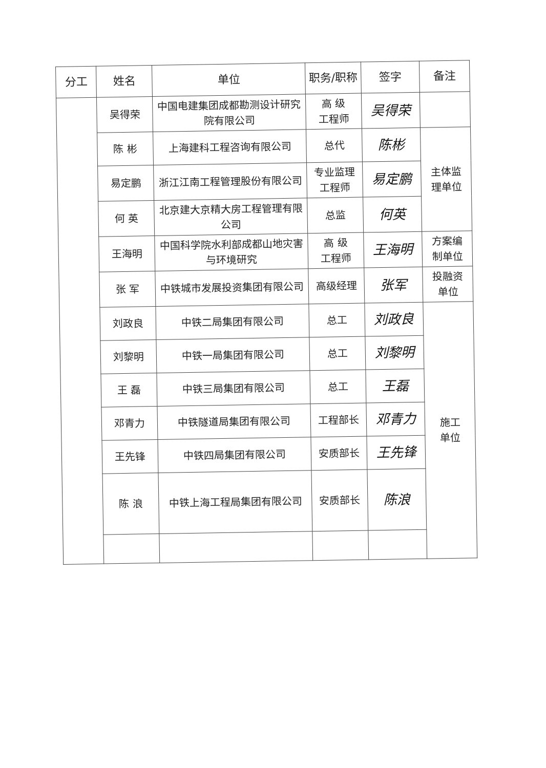| 分工 | 姓名 | 单位 | 职务/职称 | 签字 | 备注 | |
| --- | --- | --- | --- | --- | --- | --- |
| | 吴得荣 | 中国电建集团成都勘测设计研究院有限公司 | 高 级 工程师 | 吴得荣 | | |
| | 陈 彬 | 上海建科工程咨询有限公司 | 总代 | 陈彬 | 主体监 理单位 | |
| | 易定鹏 | 浙江江南工程管理股份有限公司 | 专业监理 工程师 | 易定鹏 | | |
| | 何 英 | 北京建大京精大房工程管理有限公司 | 总监 | 何英 | | |
| | 王海明 | 中国科学院水利部成都山地灾害与环境研究 | 高 级 工程师 | 王海明 | 方案编 制单位 | |
| | 张 军 | 中铁城市发展投资集团有限公司 | 高级经理 | 张军 | 投融资 单位 | |
| | 刘政良 | 中铁二局集团有限公司 | 总工 | 刘政良 | 施工 单位 | |
| | 刘黎明 | 中铁一局集团有限公司 | 总工 | 刘黎明 | | |
| | 王 磊 | 中铁三局集团有限公司 | 总工 | 王磊 | | |
| | 邓青力 | 中铁隧道局集团有限公司 | 工程部长 | 邓青力 | | |
| | 王先锋 | 中铁四局集团有限公司 | 安质部长 | 王先锋 | | |
| | 陈 浪 | 中铁上海工程局集团有限公司 | 安质部长 | 陈浪 | | |